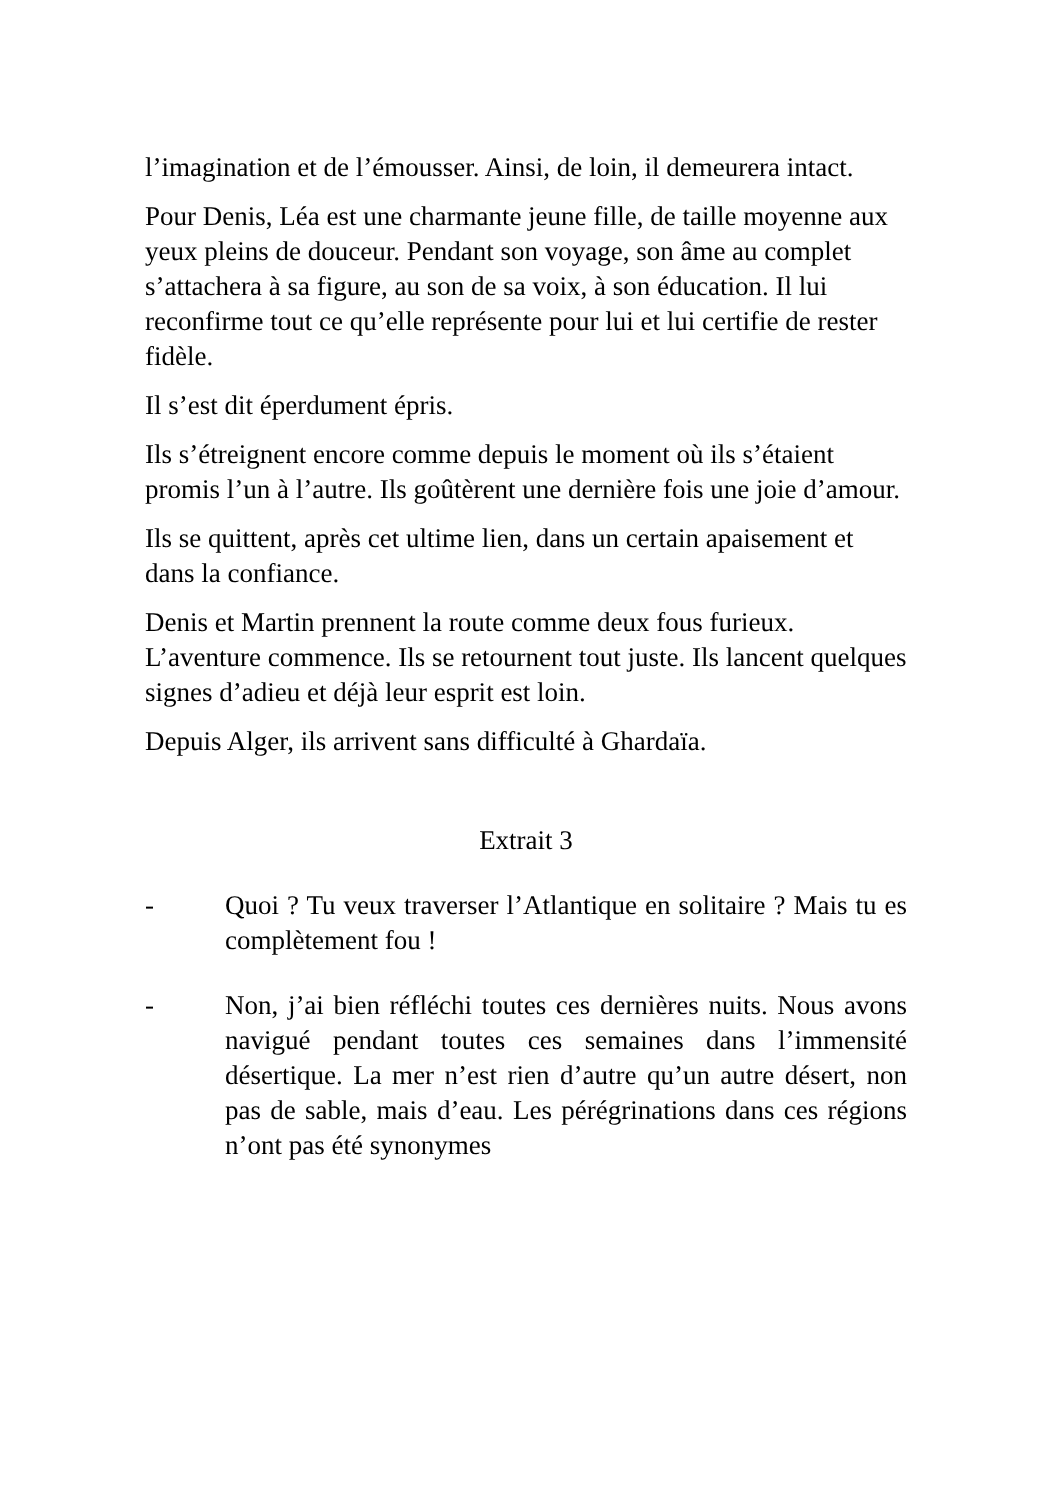l’imagination et de l’émousser. Ainsi, de loin, il demeurera intact.
Pour Denis, Léa est une charmante jeune fille, de taille moyenne aux yeux pleins de douceur. Pendant son voyage, son âme au complet s’attachera à sa figure, au son de sa voix, à son éducation. Il lui reconfirme tout ce qu’elle représente pour lui et lui certifie de rester fidèle.
Il s’est dit éperdument épris.
Ils s’étreignent encore comme depuis le moment où ils s’étaient promis l’un à l’autre. Ils goûtèrent une dernière fois une joie d’amour.
Ils se quittent, après cet ultime lien, dans un certain apaisement et dans la confiance.
Denis et Martin prennent la route comme deux fous furieux. L’aventure commence. Ils se retournent tout juste. Ils lancent quelques signes d’adieu et déjà leur esprit est loin.
Depuis Alger, ils arrivent sans difficulté à Ghardaïa.
Extrait 3
- Quoi ? Tu veux traverser l’Atlantique en solitaire ? Mais tu es complètement fou !
- Non, j’ai bien réfléchi toutes ces dernières nuits. Nous avons navigué pendant toutes ces semaines dans l’immensité désertique. La mer n’est rien d’autre qu’un autre désert, non pas de sable, mais d’eau. Les pérégrinations dans ces régions n’ont pas été synonymes